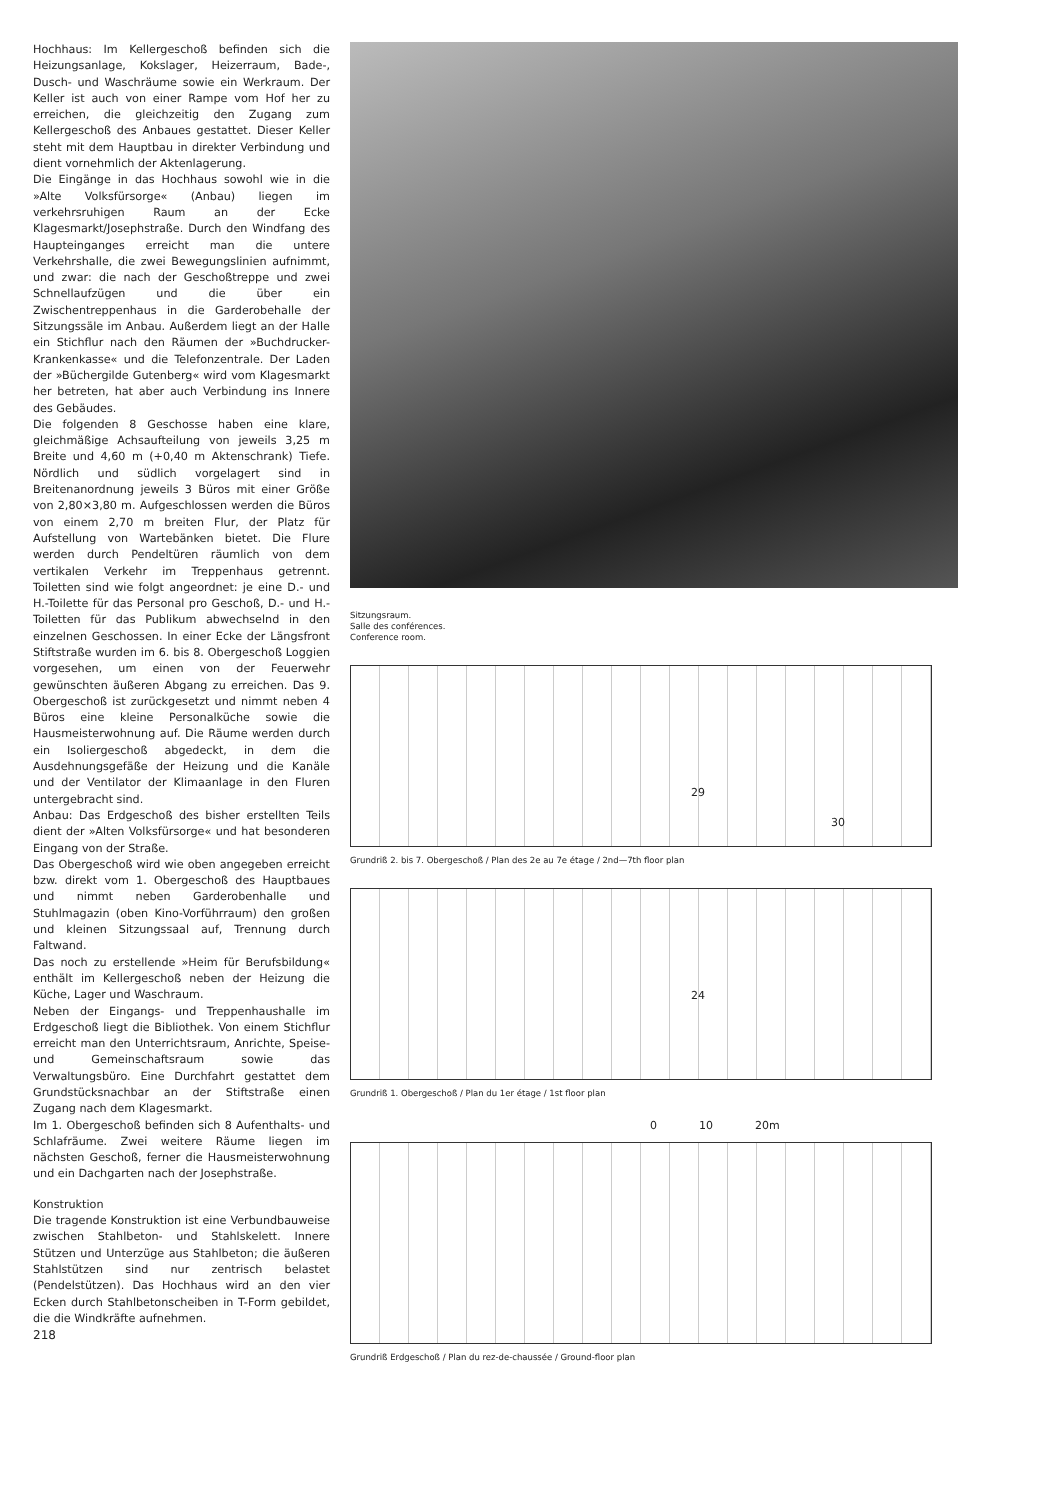Hochhaus: Im Kellergeschoß befinden sich die Heizungsanlage, Kokslager, Heizerraum, Bade-, Dusch- und Waschräume sowie ein Werkraum. Der Keller ist auch von einer Rampe vom Hof her zu erreichen, die gleichzeitig den Zugang zum Kellergeschoß des Anbaues gestattet. Dieser Keller steht mit dem Hauptbau in direkter Verbindung und dient vornehmlich der Aktenlagerung.
Die Eingänge in das Hochhaus sowohl wie in die »Alte Volksfürsorge« (Anbau) liegen im verkehrsruhigen Raum an der Ecke Klagesmarkt/Josephstraße. Durch den Windfang des Haupteinganges erreicht man die untere Verkehrshalle, die zwei Bewegungslinien aufnimmt, und zwar: die nach der Geschoßtreppe und zwei Schnellaufzügen und die über ein Zwischentreppenhaus in die Garderobehalle der Sitzungssäle im Anbau. Außerdem liegt an der Halle ein Stichflur nach den Räumen der »Buchdrucker-Krankenkasse« und die Telefonzentrale. Der Laden der »Büchergilde Gutenberg« wird vom Klagesmarkt her betreten, hat aber auch Verbindung ins Innere des Gebäudes.
Die folgenden 8 Geschosse haben eine klare, gleichmäßige Achsaufteilung von jeweils 3,25 m Breite und 4,60 m (+0,40 m Aktenschrank) Tiefe. Nördlich und südlich vorgelagert sind in Breitenanordnung jeweils 3 Büros mit einer Größe von 2,80×3,80 m. Aufgeschlossen werden die Büros von einem 2,70 m breiten Flur, der Platz für Aufstellung von Wartebänken bietet. Die Flure werden durch Pendeltüren räumlich von dem vertikalen Verkehr im Treppenhaus getrennt. Toiletten sind wie folgt angeordnet: je eine D.- und H.-Toilette für das Personal pro Geschoß, D.- und H.-Toiletten für das Publikum abwechselnd in den einzelnen Geschossen. In einer Ecke der Längsfront Stiftstraße wurden im 6. bis 8. Obergeschoß Loggien vorgesehen, um einen von der Feuerwehr gewünschten äußeren Abgang zu erreichen. Das 9. Obergeschoß ist zurückgesetzt und nimmt neben 4 Büros eine kleine Personalküche sowie die Hausmeisterwohnung auf. Die Räume werden durch ein Isoliergeschoß abgedeckt, in dem die Ausdehnungsgefäße der Heizung und die Kanäle und der Ventilator der Klimaanlage in den Fluren untergebracht sind.
Anbau: Das Erdgeschoß des bisher erstellten Teils dient der »Alten Volksfürsorge« und hat besonderen Eingang von der Straße.
Das Obergeschoß wird wie oben angegeben erreicht bzw. direkt vom 1. Obergeschoß des Hauptbaues und nimmt neben Garderobenhalle und Stuhlmagazin (oben Kino-Vorführraum) den großen und kleinen Sitzungssaal auf, Trennung durch Faltwand.
Das noch zu erstellende »Heim für Berufsbildung« enthält im Kellergeschoß neben der Heizung die Küche, Lager und Waschraum.
Neben der Eingangs- und Treppenhaushalle im Erdgeschoß liegt die Bibliothek. Von einem Stichflur erreicht man den Unterrichtsraum, Anrichte, Speise- und Gemeinschaftsraum sowie das Verwaltungsbüro. Eine Durchfahrt gestattet dem Grundstücksnachbar an der Stiftstraße einen Zugang nach dem Klagesmarkt.
Im 1. Obergeschoß befinden sich 8 Aufenthalts- und Schlafräume. Zwei weitere Räume liegen im nächsten Geschoß, ferner die Hausmeisterwohnung und ein Dachgarten nach der Josephstraße.
Konstruktion
Die tragende Konstruktion ist eine Verbundbauweise zwischen Stahlbeton- und Stahlskelett. Innere Stützen und Unterzüge aus Stahlbeton; die äußeren Stahlstützen sind nur zentrisch belastet (Pendelstützen). Das Hochhaus wird an den vier Ecken durch Stahlbetonscheiben in T-Form gebildet, die die Windkräfte aufnehmen.
218
Sitzungsraum.
Salle des conférences.
Conference room.
29
30
Grundriß 2. bis 7. Obergeschoß / Plan des 2e au 7e étage / 2nd—7th floor plan
24
Grundriß 1. Obergeschoß / Plan du 1er étage / 1st floor plan
0 10 20m
Grundriß Erdgeschoß / Plan du rez-de-chaussée / Ground-floor plan